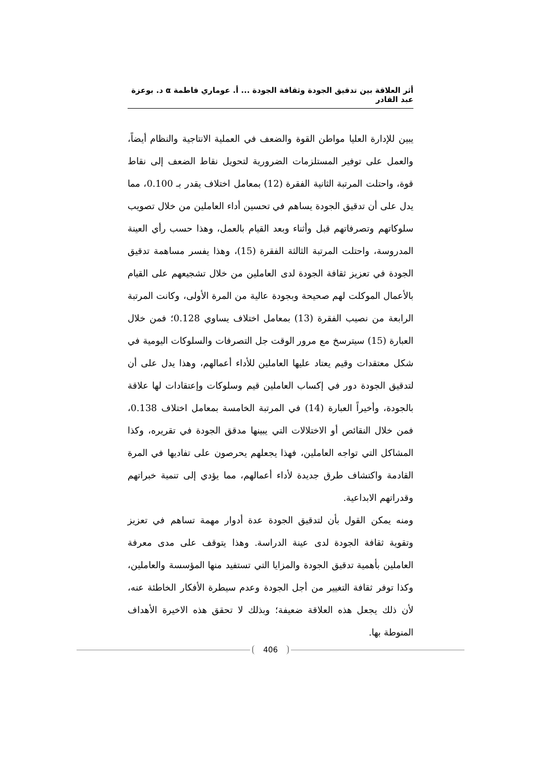أثر العلاقة بين تدقيق الجودة وثقافة الجودة ... أ. عوماري فاطمة α د. بوعزة عبد القادر
يبين للإدارة العليا مواطن القوة والضعف في العملية الانتاجية والنظام أيضاً، والعمل على توفير المستلزمات الضرورية لتحويل نقاط الضعف إلى نقاط قوة، واحتلت المرتبة الثانية الفقرة (12) بمعامل اختلاف يقدر بـ 0.100، مما يدل على أن تدقيق الجودة يساهم في تحسين أداء العاملين من خلال تصويب سلوكاتهم وتصرفاتهم قبل وأثناء وبعد القيام بالعمل، وهذا حسب رأي العينة المدروسة، واحتلت المرتبة الثالثة الفقرة (15)، وهذا يفسر مساهمة تدقيق الجودة في تعزيز ثقافة الجودة لدى العاملين من خلال تشجيعهم على القيام بالأعمال الموكلت لهم صحيحة وبجودة عالية من المرة الأولى، وكانت المرتبة الرابعة من نصيب الفقرة (13) بمعامل اختلاف يساوي 0.128؛ فمن خلال العبارة (15) سيترسخ مع مرور الوقت جل التصرفات والسلوكات اليومية في شكل معتقدات وقيم يعتاد عليها العاملين للأداء أعمالهم، وهذا يدل على أن لتدقيق الجودة دور في إكساب العاملين قيم وسلوكات وإعتقادات لها علاقة بالجودة، وأخيراً العبارة (14) في المرتبة الخامسة بمعامل اختلاف 0.138، فمن خلال النقائص أو الاختلالات التي يبينها مدقق الجودة في تقريره، وكذا المشاكل التي تواجه العاملين، فهذا يجعلهم يحرصون على تفاديها في المرة القادمة واكتشاف طرق جديدة لأداء أعمالهم، مما يؤدي إلى تنمية خبراتهم وقدراتهم الابداعية.
ومنه يمكن القول بأن لتدقيق الجودة عدة أدوار مهمة تساهم في تعزيز وتقوية ثقافة الجودة لدى عينة الدراسة. وهذا يتوقف على مدى معرفة العاملين بأهمية تدقيق الجودة والمزايا التي تستفيد منها المؤسسة والعاملين، وكذا توفر ثقافة التغيير من أجل الجودة وعدم سيطرة الأفكار الخاطئة عنه، لأن ذلك يجعل هذه العلاقة ضعيفة؛ وبذلك لا تحقق هذه الاخيرة الأهداف المنوطة بها.
406